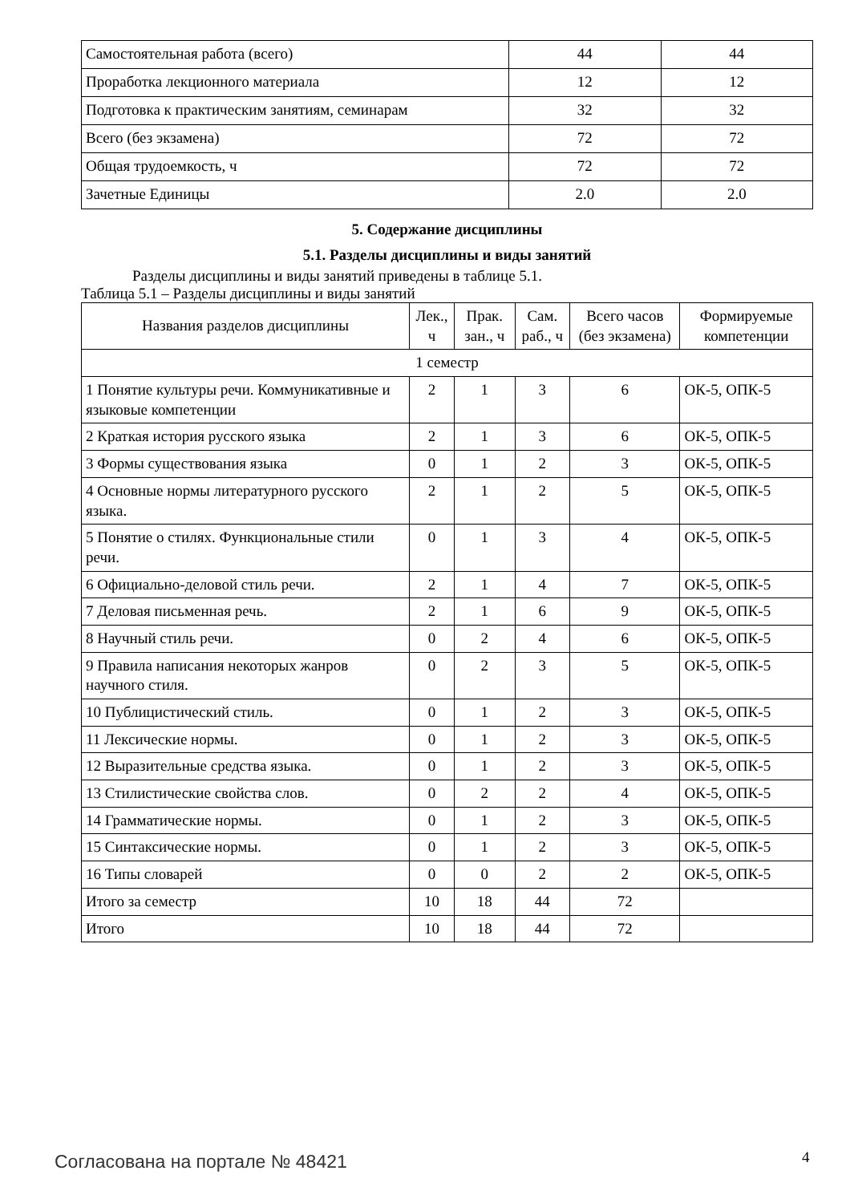| Самостоятельная работа (всего) | 44 | 44 |
| Проработка лекционного материала | 12 | 12 |
| Подготовка к практическим занятиям, семинарам | 32 | 32 |
| Всего (без экзамена) | 72 | 72 |
| Общая трудоемкость, ч | 72 | 72 |
| Зачетные Единицы | 2.0 | 2.0 |
5. Содержание дисциплины
5.1. Разделы дисциплины и виды занятий
Разделы дисциплины и виды занятий приведены в таблице 5.1.
Таблица 5.1 – Разделы дисциплины и виды занятий
| Названия разделов дисциплины | Лек., ч | Прак. зан., ч | Сам. раб., ч | Всего часов (без экзамена) | Формируемые компетенции |
| --- | --- | --- | --- | --- | --- |
| 1 семестр | | | | | |
| 1 Понятие культуры речи. Коммуникативные и языковые компетенции | 2 | 1 | 3 | 6 | ОК-5, ОПК-5 |
| 2 Краткая история русского языка | 2 | 1 | 3 | 6 | ОК-5, ОПК-5 |
| 3 Формы существования языка | 0 | 1 | 2 | 3 | ОК-5, ОПК-5 |
| 4 Основные нормы литературного русского языка. | 2 | 1 | 2 | 5 | ОК-5, ОПК-5 |
| 5 Понятие о стилях. Функциональные стили речи. | 0 | 1 | 3 | 4 | ОК-5, ОПК-5 |
| 6 Официально-деловой стиль речи. | 2 | 1 | 4 | 7 | ОК-5, ОПК-5 |
| 7 Деловая письменная речь. | 2 | 1 | 6 | 9 | ОК-5, ОПК-5 |
| 8 Научный стиль речи. | 0 | 2 | 4 | 6 | ОК-5, ОПК-5 |
| 9 Правила написания некоторых жанров научного стиля. | 0 | 2 | 3 | 5 | ОК-5, ОПК-5 |
| 10 Публицистический стиль. | 0 | 1 | 2 | 3 | ОК-5, ОПК-5 |
| 11 Лексические нормы. | 0 | 1 | 2 | 3 | ОК-5, ОПК-5 |
| 12 Выразительные средства языка. | 0 | 1 | 2 | 3 | ОК-5, ОПК-5 |
| 13 Стилистические свойства слов. | 0 | 2 | 2 | 4 | ОК-5, ОПК-5 |
| 14 Грамматические нормы. | 0 | 1 | 2 | 3 | ОК-5, ОПК-5 |
| 15 Синтаксические нормы. | 0 | 1 | 2 | 3 | ОК-5, ОПК-5 |
| 16 Типы словарей | 0 | 0 | 2 | 2 | ОК-5, ОПК-5 |
| Итого за семестр | 10 | 18 | 44 | 72 | |
| Итого | 10 | 18 | 44 | 72 | |
Согласована на портале № 48421 4